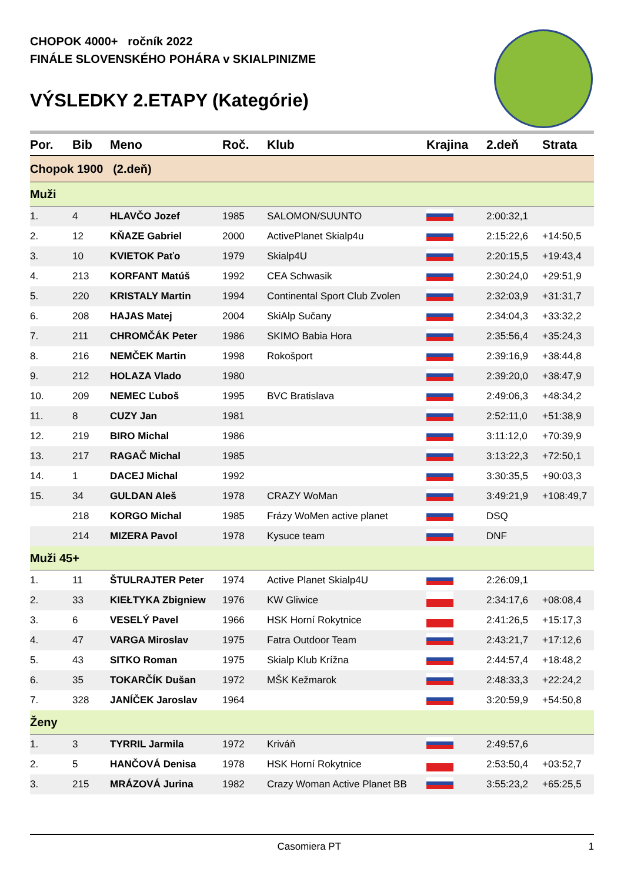CHOPOK 4000+ ročník 2022
FINÁLE SLOVENSKÉHO POHÁRA v SKIALPINIZME
VÝSLEDKY 2.ETAPY (Kategórie)
| Por. | Bib | Meno | Roč. | Klub | Krajina | 2.deň | Strata |
| --- | --- | --- | --- | --- | --- | --- | --- |
| Chopok 1900 (2.deň) | | | | | | | |
| Muži | | | | | | | |
| 1. | 4 | HLAVČO Jozef | 1985 | SALOMON/SUUNTO | | 2:00:32,1 | |
| 2. | 12 | KŇAZE Gabriel | 2000 | ActivePlanet Skialp4u | | 2:15:22,6 | +14:50,5 |
| 3. | 10 | KVIETOK Paťo | 1979 | Skialp4U | | 2:20:15,5 | +19:43,4 |
| 4. | 213 | KORFANT Matúš | 1992 | CEA Schwasik | | 2:30:24,0 | +29:51,9 |
| 5. | 220 | KRISTALY Martin | 1994 | Continental Sport Club Zvolen | | 2:32:03,9 | +31:31,7 |
| 6. | 208 | HAJAS Matej | 2004 | SkiAlp Sučany | | 2:34:04,3 | +33:32,2 |
| 7. | 211 | CHROMČÁK Peter | 1986 | SKIMO Babia Hora | | 2:35:56,4 | +35:24,3 |
| 8. | 216 | NEMČEK Martin | 1998 | Rokošport | | 2:39:16,9 | +38:44,8 |
| 9. | 212 | HOLAZA Vlado | 1980 | | | 2:39:20,0 | +38:47,9 |
| 10. | 209 | NEMEC Ľuboš | 1995 | BVC Bratislava | | 2:49:06,3 | +48:34,2 |
| 11. | 8 | CUZY Jan | 1981 | | | 2:52:11,0 | +51:38,9 |
| 12. | 219 | BIRO Michal | 1986 | | | 3:11:12,0 | +70:39,9 |
| 13. | 217 | RAGAČ Michal | 1985 | | | 3:13:22,3 | +72:50,1 |
| 14. | 1 | DACEJ Michal | 1992 | | | 3:30:35,5 | +90:03,3 |
| 15. | 34 | GULDAN Aleš | 1978 | CRAZY WoMan | | 3:49:21,9 | +108:49,7 |
| | 218 | KORGO Michal | 1985 | Frázy WoMen active planet | | DSQ | |
| | 214 | MIZERA Pavol | 1978 | Kysuce team | | DNF | |
| Muži 45+ | | | | | | | |
| 1. | 11 | ŠTULRAJTER Peter | 1974 | Active Planet Skialp4U | | 2:26:09,1 | |
| 2. | 33 | KIEŁTYKA Zbigniew | 1976 | KW Gliwice | | 2:34:17,6 | +08:08,4 |
| 3. | 6 | VESELÝ Pavel | 1966 | HSK Horní Rokytnice | | 2:41:26,5 | +15:17,3 |
| 4. | 47 | VARGA Miroslav | 1975 | Fatra Outdoor Team | | 2:43:21,7 | +17:12,6 |
| 5. | 43 | SITKO Roman | 1975 | Skialp Klub Krížna | | 2:44:57,4 | +18:48,2 |
| 6. | 35 | TOKARČÍK Dušan | 1972 | MŠK Kežmarok | | 2:48:33,3 | +22:24,2 |
| 7. | 328 | JANÍČEK Jaroslav | 1964 | | | 3:20:59,9 | +54:50,8 |
| Ženy | | | | | | | |
| 1. | 3 | TYRRIL Jarmila | 1972 | Kriváň | | 2:49:57,6 | |
| 2. | 5 | HANČOVÁ Denisa | 1978 | HSK Horní Rokytnice | | 2:53:50,4 | +03:52,7 |
| 3. | 215 | MRÁZOVÁ Jurina | 1982 | Crazy Woman Active Planet BB | | 3:55:23,2 | +65:25,5 |
Casomiera PT 1